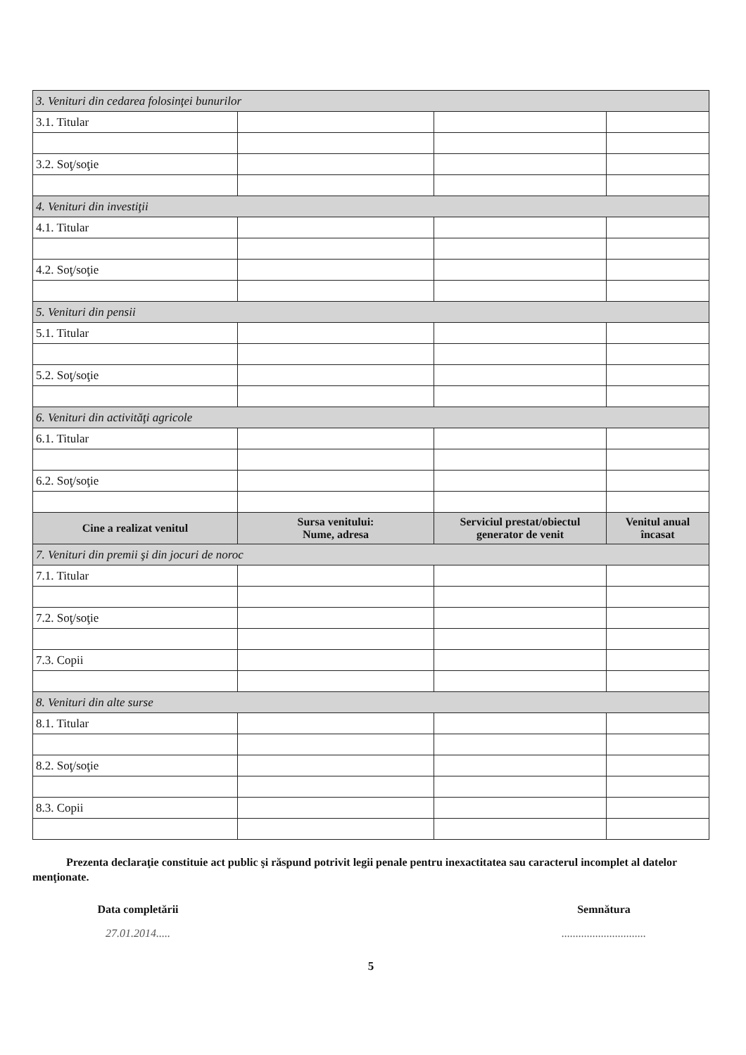| 3. Venituri din cedarea folosinţei bunurilor | | | |
| 3.1. Titular | | | |
| 3.2. Soţ/soţie | | | |
| 4. Venituri din investiţii | | | |
| 4.1. Titular | | | |
| 4.2. Soţ/soţie | | | |
| 5. Venituri din pensii | | | |
| 5.1. Titular | | | |
| 5.2. Soţ/soţie | | | |
| 6. Venituri din activităţi agricole | | | |
| 6.1. Titular | | | |
| 6.2. Soţ/soţie | | | |
| Cine a realizat venitul | Sursa venitului: Nume, adresa | Serviciul prestat/obiectul generator de venit | Venitul anual încasat |
| 7. Venituri din premii şi din jocuri de noroc | | | |
| 7.1. Titular | | | |
| 7.2. Soţ/soţie | | | |
| 7.3. Copii | | | |
| 8. Venituri din alte surse | | | |
| 8.1. Titular | | | |
| 8.2. Soţ/soţie | | | |
| 8.3. Copii | | | |
Prezenta declaraţie constituie act public şi răspund potrivit legii penale pentru inexactitatea sau caracterul incomplet al datelor menţionate.
Data completării
27.01.2014.....
Semnătura
..............................
5